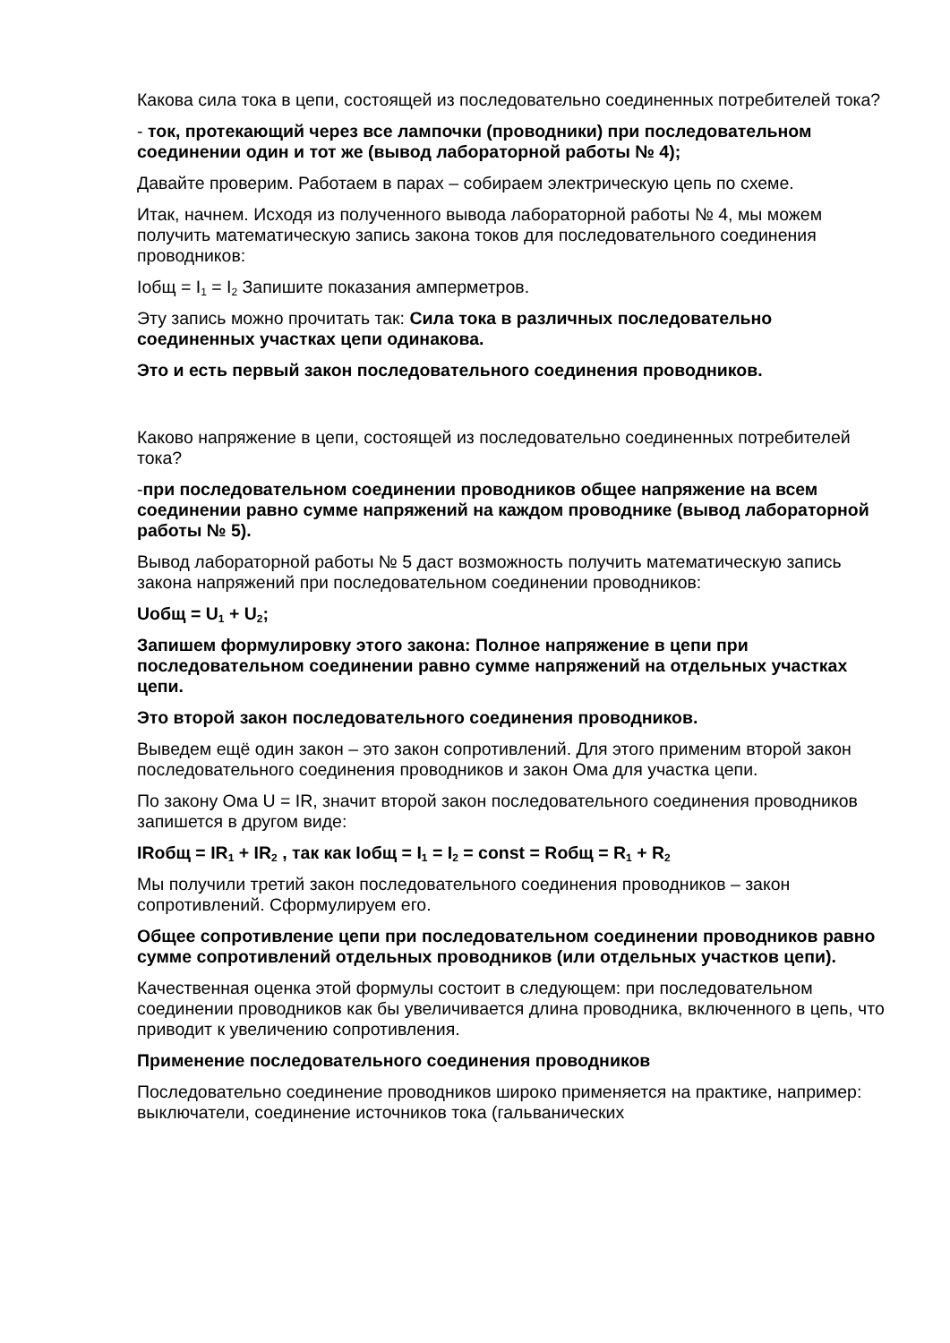Какова сила тока в цепи, состоящей из последовательно соединенных потребителей тока?
- ток, протекающий через все лампочки (проводники) при последовательном соединении один и тот же (вывод лабораторной работы № 4);
Давайте проверим. Работаем в парах – собираем электрическую цепь по схеме.
Итак, начнем. Исходя из полученного вывода лабораторной работы № 4, мы можем получить математическую запись закона токов для последовательного соединения проводников:
Iобщ = I<sub>1</sub> = I<sub>2</sub> Запишите показания амперметров.
Эту запись можно прочитать так: Сила тока в различных последовательно соединенных участках цепи одинакова.
Это и есть первый закон последовательного соединения проводников.
Каково напряжение в цепи, состоящей из последовательно соединенных потребителей тока?
-при последовательном соединении проводников общее напряжение на всем соединении равно сумме напряжений на каждом проводнике (вывод лабораторной работы № 5).
Вывод лабораторной работы № 5 даст возможность получить математическую запись закона напряжений при последовательном соединении проводников:
Uобщ = U<sub>1</sub> + U<sub>2</sub>;
Запишем формулировку этого закона: Полное напряжение в цепи при последовательном соединении равно сумме напряжений на отдельных участках цепи.
Это второй закон последовательного соединения проводников.
Выведем ещё один закон – это закон сопротивлений. Для этого применим второй закон последовательного соединения проводников и закон Ома для участка цепи.
По закону Ома U = IR, значит второй закон последовательного соединения проводников запишется в другом виде:
IRобщ = IR<sub>1</sub> + IR<sub>2</sub> , так как Iобщ = I<sub>1</sub> = I<sub>2</sub> = const = Rобщ = R<sub>1</sub> + R<sub>2</sub>
Мы получили третий закон последовательного соединения проводников – закон сопротивлений. Сформулируем его.
Общее сопротивление цепи при последовательном соединении проводников равно сумме сопротивлений отдельных проводников (или отдельных участков цепи).
Качественная оценка этой формулы состоит в следующем: при последовательном соединении проводников как бы увеличивается длина проводника, включенного в цепь, что приводит к увеличению сопротивления.
Применение последовательного соединения проводников
Последовательно соединение проводников широко применяется на практике, например: выключатели, соединение источников тока (гальванических